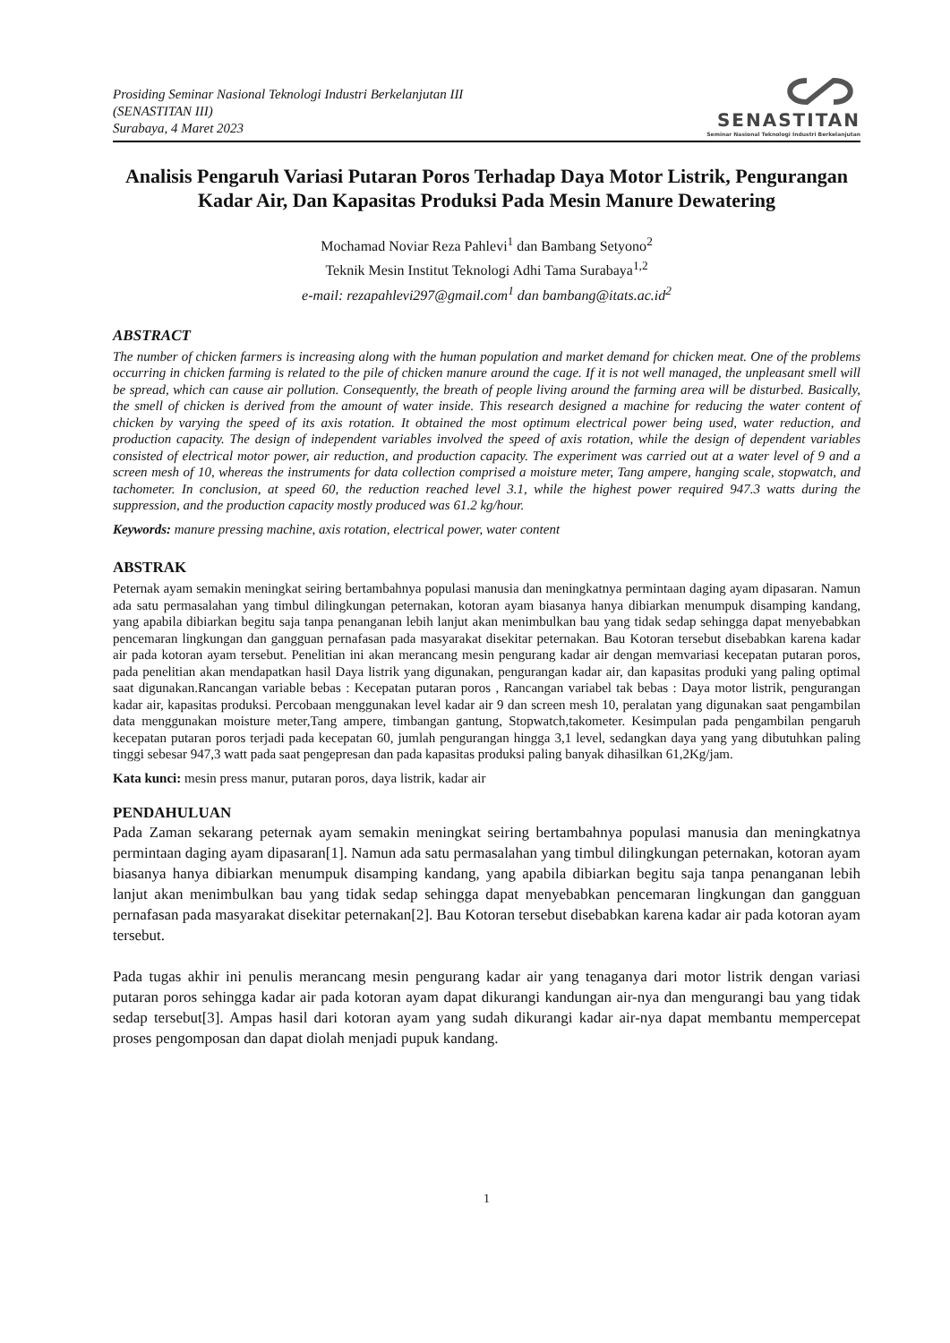Prosiding Seminar Nasional Teknologi Industri Berkelanjutan III
(SENASTITAN III)
Surabaya, 4 Maret 2023
SENASTITAN
Seminar Nasional Teknologi Industri Berkelanjutan
Analisis Pengaruh Variasi Putaran Poros Terhadap Daya Motor Listrik, Pengurangan Kadar Air, Dan Kapasitas Produksi Pada Mesin Manure Dewatering
Mochamad Noviar Reza Pahlevi<sup>1</sup> dan Bambang Setyono<sup>2</sup>
Teknik Mesin Institut Teknologi Adhi Tama Surabaya<sup>1,2</sup>
e-mail: rezapahlevi297@gmail.com<sup>1</sup> dan bambang@itats.ac.id<sup>2</sup>
ABSTRACT
The number of chicken farmers is increasing along with the human population and market demand for chicken meat. One of the problems occurring in chicken farming is related to the pile of chicken manure around the cage. If it is not well managed, the unpleasant smell will be spread, which can cause air pollution. Consequently, the breath of people living around the farming area will be disturbed. Basically, the smell of chicken is derived from the amount of water inside. This research designed a machine for reducing the water content of chicken by varying the speed of its axis rotation. It obtained the most optimum electrical power being used, water reduction, and production capacity. The design of independent variables involved the speed of axis rotation, while the design of dependent variables consisted of electrical motor power, air reduction, and production capacity. The experiment was carried out at a water level of 9 and a screen mesh of 10, whereas the instruments for data collection comprised a moisture meter, Tang ampere, hanging scale, stopwatch, and tachometer. In conclusion, at speed 60, the reduction reached level 3.1, while the highest power required 947.3 watts during the suppression, and the production capacity mostly produced was 61.2 kg/hour.
Keywords: manure pressing machine, axis rotation, electrical power, water content
ABSTRAK
Peternak ayam semakin meningkat seiring bertambahnya populasi manusia dan meningkatnya permintaan daging ayam dipasaran. Namun ada satu permasalahan yang timbul dilingkungan peternakan, kotoran ayam biasanya hanya dibiarkan menumpuk disamping kandang, yang apabila dibiarkan begitu saja tanpa penanganan lebih lanjut akan menimbulkan bau yang tidak sedap sehingga dapat menyebabkan pencemaran lingkungan dan gangguan pernafasan pada masyarakat disekitar peternakan. Bau Kotoran tersebut disebabkan karena kadar air pada kotoran ayam tersebut. Penelitian ini akan merancang mesin pengurang kadar air dengan memvariasi kecepatan putaran poros, pada penelitian akan mendapatkan hasil Daya listrik yang digunakan, pengurangan kadar air, dan kapasitas produki yang paling optimal saat digunakan.Rancangan variable bebas : Kecepatan putaran poros , Rancangan variabel tak bebas : Daya motor listrik, pengurangan kadar air, kapasitas produksi. Percobaan menggunakan level kadar air 9 dan screen mesh 10, peralatan yang digunakan saat pengambilan data menggunakan moisture meter,Tang ampere, timbangan gantung, Stopwatch,takometer. Kesimpulan pada pengambilan pengaruh kecepatan putaran poros terjadi pada kecepatan 60, jumlah pengurangan hingga 3,1 level, sedangkan daya yang yang dibutuhkan paling tinggi sebesar 947,3 watt pada saat pengepresan dan pada kapasitas produksi paling banyak dihasilkan 61,2Kg/jam.
Kata kunci: mesin press manur, putaran poros, daya listrik, kadar air
PENDAHULUAN
Pada Zaman sekarang peternak ayam semakin meningkat seiring bertambahnya populasi manusia dan meningkatnya permintaan daging ayam dipasaran[1]. Namun ada satu permasalahan yang timbul dilingkungan peternakan, kotoran ayam biasanya hanya dibiarkan menumpuk disamping kandang, yang apabila dibiarkan begitu saja tanpa penanganan lebih lanjut akan menimbulkan bau yang tidak sedap sehingga dapat menyebabkan pencemaran lingkungan dan gangguan pernafasan pada masyarakat disekitar peternakan[2]. Bau Kotoran tersebut disebabkan karena kadar air pada kotoran ayam tersebut.
Pada tugas akhir ini penulis merancang mesin pengurang kadar air yang tenaganya dari motor listrik dengan variasi putaran poros sehingga kadar air pada kotoran ayam dapat dikurangi kandungan air-nya dan mengurangi bau yang tidak sedap tersebut[3]. Ampas hasil dari kotoran ayam yang sudah dikurangi kadar air-nya dapat membantu mempercepat proses pengomposan dan dapat diolah menjadi pupuk kandang.
1